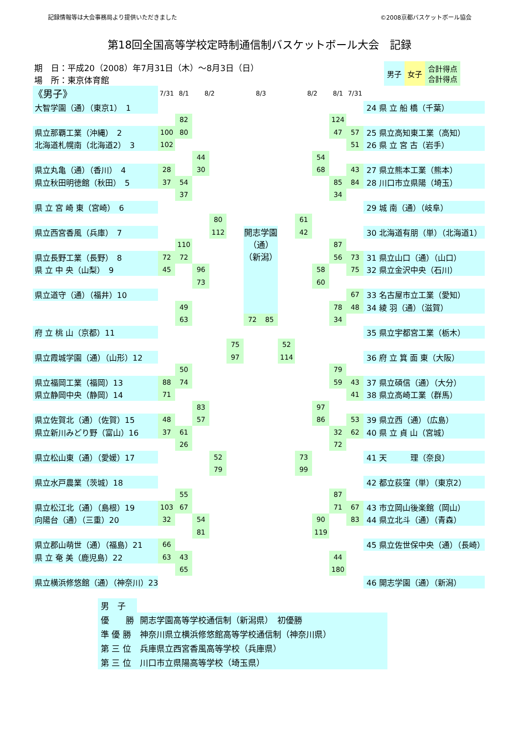記録情報等は大会事務局より提供いただきました ©2008京都バスケットボール協会
第18回全国高等学校定時制通信制バスケットボール大会　記録
期　日：平成20（2008）年7月31日（木）～8月3日（日）
場　所：東京体育館
| 男子 | 女子 | 合計得点 合計得点 |
| 《男子》 | 7/31 | 8/1 | 8/2 | | | 8/3 | | | 8/2 | | 8/1 | 7/31 | |
| --- | --- | --- | --- | --- | --- | --- | --- | --- | --- | --- | --- | --- | --- |
| 大智学園（通）（東京1） 1 | | | | | | | | | | | | | 24 県 立 船 橋（千葉） |
| | | 82 | | | | | | | | | 124 | | |
| 県立那覇工業（沖縄） 2 | 100 | 80 | | | | | | | | | 47 | 57 | 25 県立高知東工業（高知） |
| 北海道札幌南（北海道2） 3 | 102 | | | | | | | | | | | 51 | 26 県 立 宮 古（岩手） |
| | | | 44 | | | | | | | 54 | | | |
| 県立丸亀（通）（香川） 4 | 28 | | 30 | | | | | | | 68 | | 43 | 27 県立熊本工業（熊本） |
| 県立秋田明徳館（秋田） 5 | 37 | 54 | | | | | | | | | 85 | 84 | 28 川口市立県陽（埼玉） |
| | | 37 | | | | | | | | | 34 | | |
| 県 立 宮 崎 東（宮崎） 6 | | | | | | | | | | | | | 29 城 南（通）（岐阜） |
| | | | | 80 | | | | | 61 | | | | |
| 県立西宮香風（兵庫） 7 | | | | 112 | | 開志学園 （通） （新潟） | | | 42 | | | | 30 北海道有朋（単）（北海道1） |
| | | 110 | | | | | | | | | 87 | | |
| 県立長野工業（長野） 8 | 72 | 72 | | | | | | | | | 56 | 73 | 31 県立山口（通）（山口） |
| 県 立 中 央（山梨） 9 | 45 | | 96 | | | | | | | 58 | | 75 | 32 県立金沢中央（石川） |
| | | | 73 | | | | | | | 60 | | | |
| 県立道守（通）（福井）10 | | | | | | | | | | | | 67 | 33 名古屋市立工業（愛知） |
| | | 49 | | | | | | | | | 78 | 48 | 34 綾 羽（通）（滋賀） |
| | | 63 | | | | 72 | 85 | | | | 34 | | |
| 府 立 桃 山（京都）11 | | | | | | | | | | | | | 35 県立宇都宮工業（栃木） |
| | | | | | 75 | | | 52 | | | | | |
| 県立霞城学園（通）（山形）12 | | | | | 97 | | | 114 | | | | | 36 府 立 箕 面 東（大阪） |
| | | 50 | | | | | | | | | 79 | | |
| 県立福岡工業（福岡）13 | 88 | 74 | | | | | | | | | 59 | 43 | 37 県立碩信（通）（大分） |
| 県立静岡中央（静岡）14 | 71 | | | | | | | | | | | 41 | 38 県立高崎工業（群馬） |
| | | | 83 | | | | | | | 97 | | | |
| 県立佐賀北（通）（佐賀）15 | 48 | | 57 | | | | | | | 86 | | 53 | 39 県立西（通）（広島） |
| 県立新川みどり野（富山）16 | 37 | 61 | | | | | | | | | 32 | 62 | 40 県 立 貞 山（宮城） |
| | | 26 | | | | | | | | | 72 | | |
| 県立松山東（通）（愛媛）17 | | | | 52 | | | | | 73 | | | | 41 天 理（奈良） |
| | | | | 79 | | | | | 99 | | | | |
| 県立水戸農業（茨城）18 | | | | | | | | | | | | | 42 都立荻窪（単）（東京2） |
| | | 55 | | | | | | | | | 87 | | |
| 県立松江北（通）（島根）19 | 103 | 67 | | | | | | | | | 71 | 67 | 43 市立岡山後楽館（岡山） |
| 向陽台（通）（三重）20 | 32 | | 54 | | | | | | | 90 | | 83 | 44 県立北斗（通）（青森） |
| | | | 81 | | | | | | | 119 | | | |
| 県立郡山萌世（通）（福島）21 | 66 | | | | | | | | | | | | 45 県立佐世保中央（通）（長崎） |
| 県 立 奄 美（鹿児島）22 | 63 | 43 | | | | | | | | | 44 | | |
| | | 65 | | | | | | | | | 180 | | |
| 県立横浜修悠館（通）（神奈川）23 | | | | | | | | | | | | | 46 開志学園（通）（新潟） |
| 男 子 | |
| 優 勝 | 開志学園高等学校通信制（新潟県） 初優勝 |
| 準 優 勝 | 神奈川県立横浜修悠館高等学校通信制（神奈川県） |
| 第 三 位 | 兵庫県立西宮香風高等学校（兵庫県） |
| 第 三 位 | 川口市立県陽高等学校（埼玉県） |